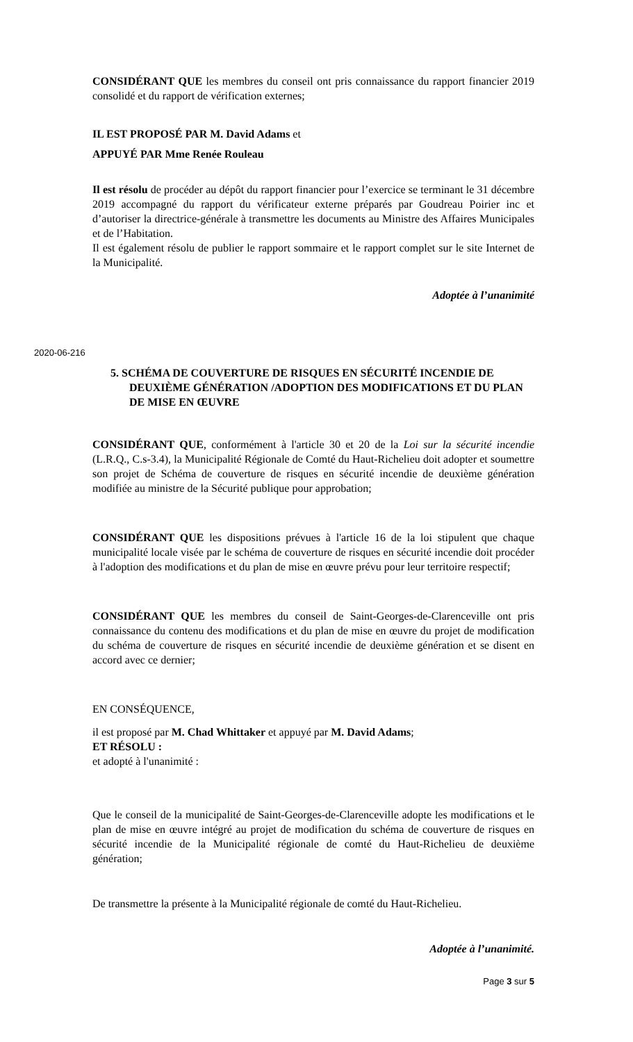CONSIDÉRANT QUE les membres du conseil ont pris connaissance du rapport financier 2019 consolidé et du rapport de vérification externes;
IL EST PROPOSÉ PAR M. David Adams et
APPUYÉ PAR Mme Renée Rouleau
Il est résolu de procéder au dépôt du rapport financier pour l’exercice se terminant le 31 décembre 2019 accompagné du rapport du vérificateur externe préparés par Goudreau Poirier inc et d’autoriser la directrice-générale à transmettre les documents au Ministre des Affaires Municipales et de l’Habitation.
Il est également résolu de publier le rapport sommaire et le rapport complet sur le site Internet de la Municipalité.
Adoptée à l’unanimité
2020-06-216
5. SCHÉMA DE COUVERTURE DE RISQUES EN SÉCURITÉ INCENDIE DE DEUXIÈME GÉNÉRATION /ADOPTION DES MODIFICATIONS ET DU PLAN DE MISE EN ŒUVRE
CONSIDÉRANT QUE, conformément à l'article 30 et 20 de la Loi sur la sécurité incendie (L.R.Q., C.s-3.4), la Municipalité Régionale de Comté du Haut-Richelieu doit adopter et soumettre son projet de Schéma de couverture de risques en sécurité incendie de deuxième génération modifiée au ministre de la Sécurité publique pour approbation;
CONSIDÉRANT QUE les dispositions prévues à l'article 16 de la loi stipulent que chaque municipalité locale visée par le schéma de couverture de risques en sécurité incendie doit procéder à l'adoption des modifications et du plan de mise en œuvre prévu pour leur territoire respectif;
CONSIDÉRANT QUE les membres du conseil de Saint-Georges-de-Clarenceville ont pris connaissance du contenu des modifications et du plan de mise en œuvre du projet de modification du schéma de couverture de risques en sécurité incendie de deuxième génération et se disent en accord avec ce dernier;
EN CONSÉQUENCE,
il est proposé par M. Chad Whittaker et appuyé par M. David Adams;
ET RÉSOLU :
et adopté à l'unanimité :
Que le conseil de la municipalité de Saint-Georges-de-Clarenceville adopte les modifications et le plan de mise en œuvre intégré au projet de modification du schéma de couverture de risques en sécurité incendie de la Municipalité régionale de comté du Haut-Richelieu de deuxième génération;
De transmettre la présente à la Municipalité régionale de comté du Haut-Richelieu.
Adoptée à l’unanimité.
Page 3 sur 5